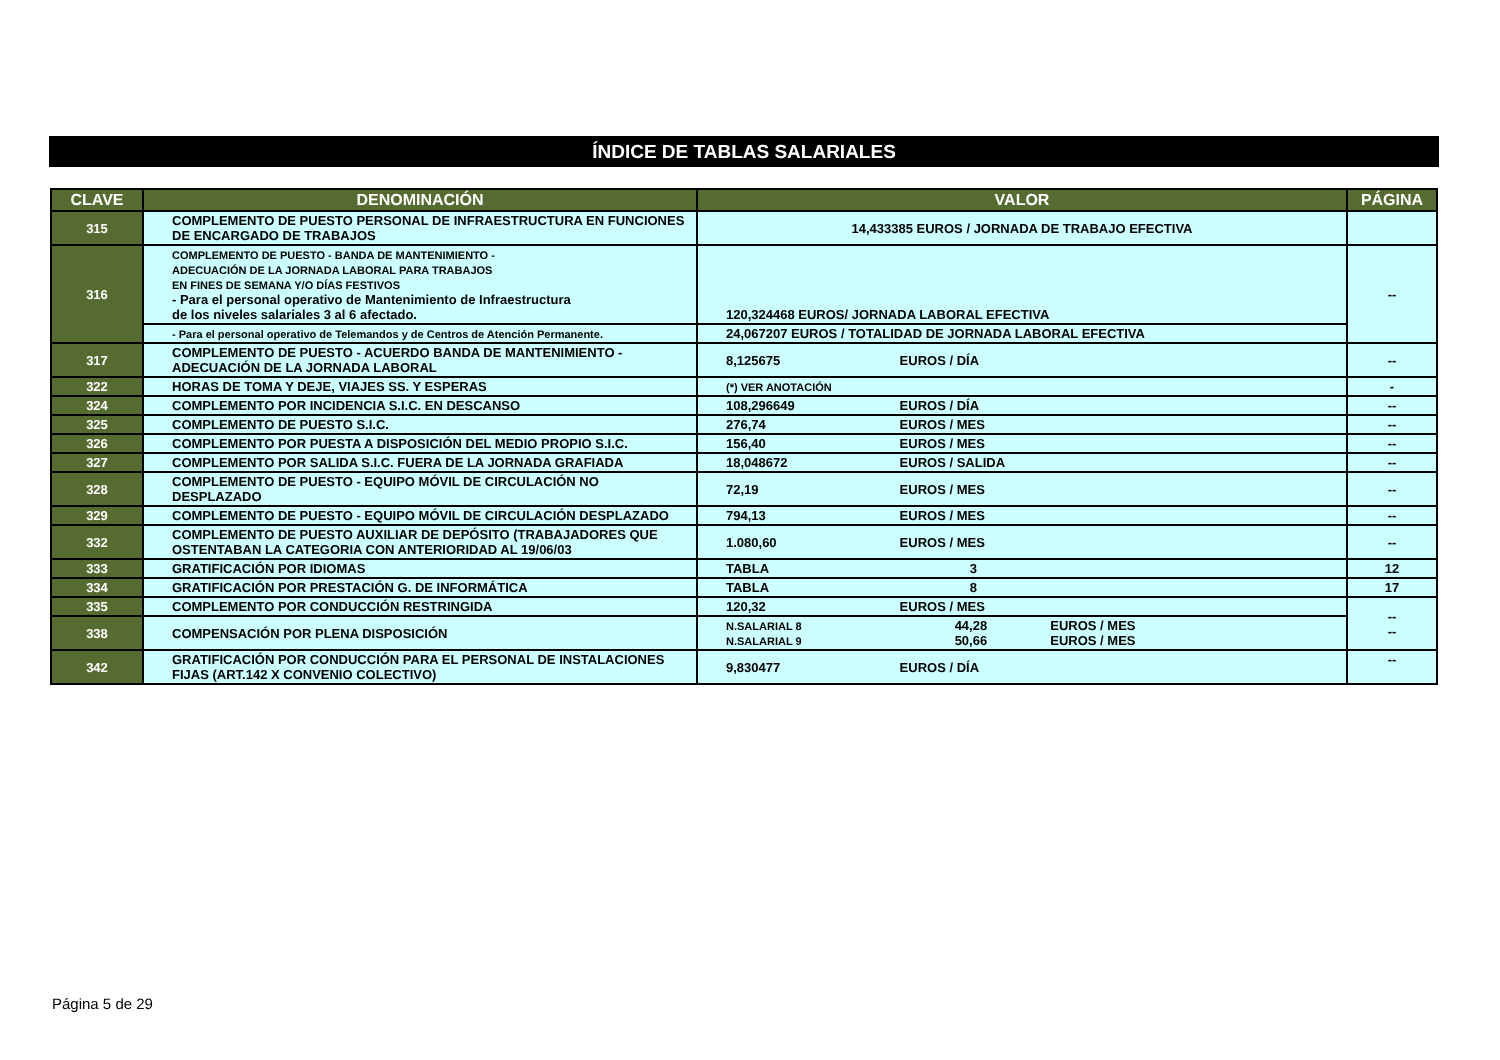ÍNDICE DE TABLAS SALARIALES
| CLAVE | DENOMINACIÓN | VALOR | PÁGINA |
| --- | --- | --- | --- |
| 315 | COMPLEMENTO DE PUESTO PERSONAL DE INFRAESTRUCTURA EN FUNCIONES DE ENCARGADO DE TRABAJOS | 14,433385 EUROS / JORNADA DE TRABAJO EFECTIVA | |
| 316 | COMPLEMENTO DE PUESTO - BANDA DE MANTENIMIENTO - ADECUACIÓN DE LA JORNADA LABORAL PARA TRABAJOS EN FINES DE SEMANA Y/O DÍAS FESTIVOS - Para el personal operativo de Mantenimiento de Infraestructura de los niveles salariales 3 al 6 afectado. | 120,324468 EUROS/ JORNADA LABORAL EFECTIVA | -- |
| | - Para el personal operativo de Telemandos y de Centros de Atención Permanente. | 24,067207 EUROS / TOTALIDAD DE JORNADA LABORAL EFECTIVA | |
| 317 | COMPLEMENTO DE PUESTO - ACUERDO BANDA DE MANTENIMIENTO - ADECUACIÓN DE LA JORNADA LABORAL | 8,125675 EUROS / DÍA | -- |
| 322 | HORAS DE TOMA Y DEJE, VIAJES SS. Y ESPERAS | (*) VER ANOTACIÓN | - |
| 324 | COMPLEMENTO POR INCIDENCIA S.I.C. EN DESCANSO | 108,296649 EUROS / DÍA | -- |
| 325 | COMPLEMENTO DE PUESTO S.I.C. | 276,74 EUROS / MES | -- |
| 326 | COMPLEMENTO POR PUESTA A DISPOSICIÓN DEL MEDIO PROPIO S.I.C. | 156,40 EUROS / MES | -- |
| 327 | COMPLEMENTO POR SALIDA S.I.C. FUERA DE LA JORNADA GRAFIADA | 18,048672 EUROS / SALIDA | -- |
| 328 | COMPLEMENTO DE PUESTO - EQUIPO MÓVIL DE CIRCULACIÓN NO DESPLAZADO | 72,19 EUROS / MES | -- |
| 329 | COMPLEMENTO DE PUESTO - EQUIPO MÓVIL DE CIRCULACIÓN DESPLAZADO | 794,13 EUROS / MES | -- |
| 332 | COMPLEMENTO DE PUESTO AUXILIAR DE DEPÓSITO (TRABAJADORES QUE OSTENTABAN LA CATEGORIA CON ANTERIORIDAD AL 19/06/03 | 1.080,60 EUROS / MES | -- |
| 333 | GRATIFICACIÓN POR IDIOMAS | TABLA 3 | 12 |
| 334 | GRATIFICACIÓN POR PRESTACIÓN G. DE INFORMÁTICA | TABLA 8 | 17 |
| 335 | COMPLEMENTO POR CONDUCCIÓN RESTRINGIDA | 120,32 EUROS / MES | -- -- |
| 338 | COMPENSACIÓN POR PLENA DISPOSICIÓN | N.SALARIAL 8 44,28 EUROS / MES N.SALARIAL 9 50,66 EUROS / MES | |
| 342 | GRATIFICACIÓN POR CONDUCCIÓN PARA EL PERSONAL DE INSTALACIONES FIJAS (ART.142 X CONVENIO COLECTIVO) | 9,830477 EUROS / DÍA | -- |
Página 5 de 29